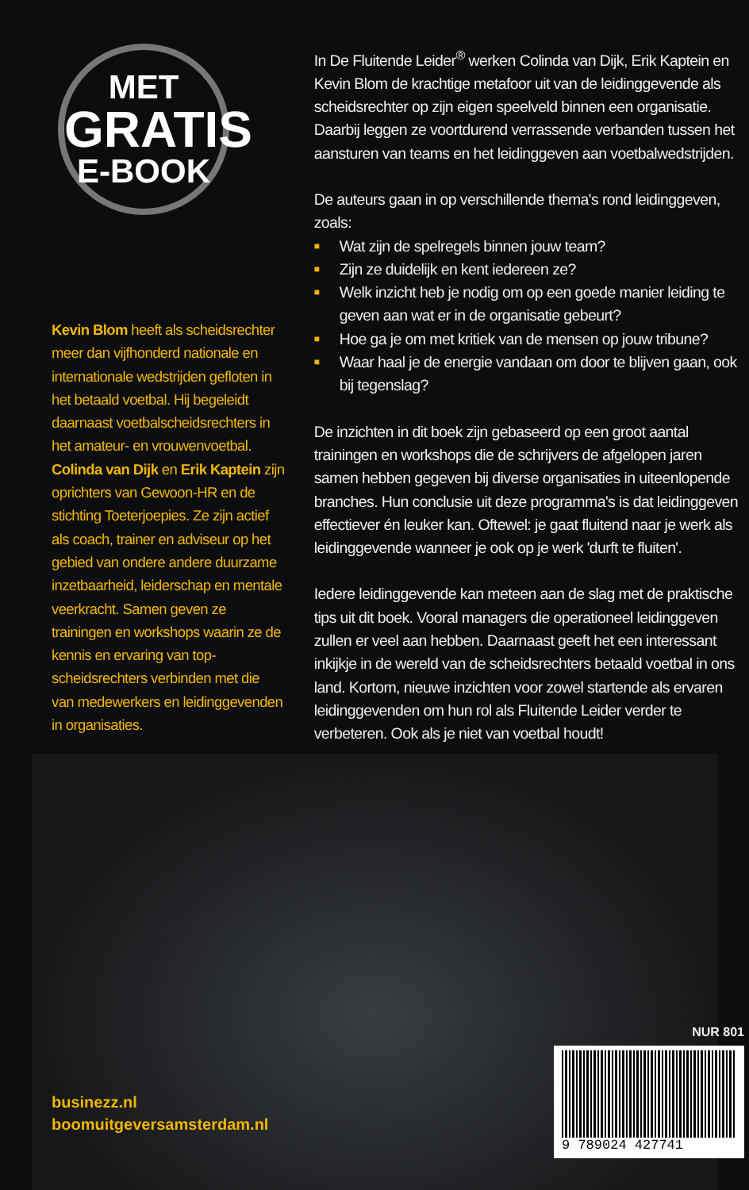MET
GRATIS
E-BOOK
Kevin Blom heeft als scheidsrechter meer dan vijfhonderd nationale en internationale wedstrijden gefloten in het betaald voetbal. Hij begeleidt daarnaast voetbalscheidsrechters in het amateur- en vrouwenvoetbal. Colinda van Dijk en Erik Kaptein zijn oprichters van Gewoon-HR en de stichting Toeterjoepies. Ze zijn actief als coach, trainer en adviseur op het gebied van ondere andere duurzame inzetbaarheid, leiderschap en mentale veerkracht. Samen geven ze trainingen en workshops waarin ze de kennis en ervaring van top-scheidsrechters verbinden met die van medewerkers en leidinggevenden in organisaties.
In De Fluitende Leider<sup>®</sup> werken Colinda van Dijk, Erik Kaptein en Kevin Blom de krachtige metafoor uit van de leidinggevende als scheidsrechter op zijn eigen speelveld binnen een organisatie. Daarbij leggen ze voortdurend verrassende verbanden tussen het aansturen van teams en het leidinggeven aan voetbalwedstrijden.
De auteurs gaan in op verschillende thema's rond leidinggeven, zoals:
■ Wat zijn de spelregels binnen jouw team?
■ Zijn ze duidelijk en kent iedereen ze?
■ Welk inzicht heb je nodig om op een goede manier leiding te geven aan wat er in de organisatie gebeurt?
■ Hoe ga je om met kritiek van de mensen op jouw tribune?
■ Waar haal je de energie vandaan om door te blijven gaan, ook bij tegenslag?
De inzichten in dit boek zijn gebaseerd op een groot aantal trainingen en workshops die de schrijvers de afgelopen jaren samen hebben gegeven bij diverse organisaties in uiteenlopende branches. Hun conclusie uit deze programma's is dat leidinggeven effectiever én leuker kan. Oftewel: je gaat fluitend naar je werk als leidinggevende wanneer je ook op je werk 'durft te fluiten'.
Iedere leidinggevende kan meteen aan de slag met de praktische tips uit dit boek. Vooral managers die operationeel leidinggeven zullen er veel aan hebben. Daarnaast geeft het een interessant inkijkje in de wereld van de scheidsrechters betaald voetbal in ons land. Kortom, nieuwe inzichten voor zowel startende als ervaren leidinggevenden om hun rol als Fluitende Leider verder te verbeteren. Ook als je niet van voetbal houdt!
businezz.nl
boomuitgeversamsterdam.nl
NUR 801
9 789024 427741